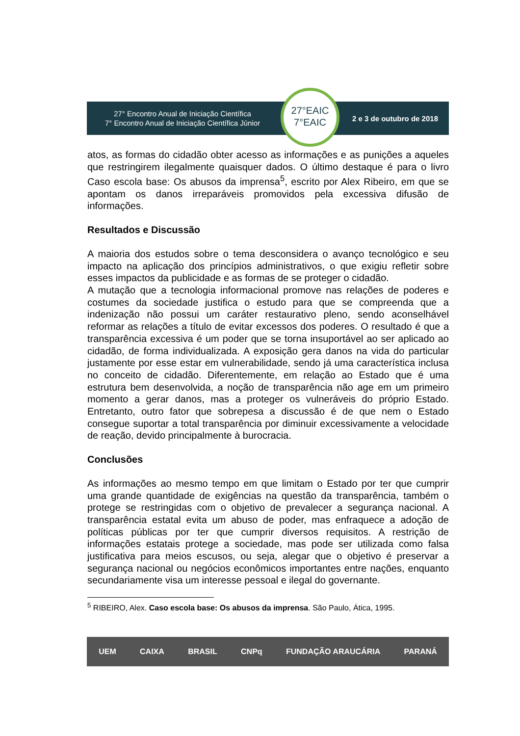27° Encontro Anual de Iniciação Científica
7° Encontro Anual de Iniciação Científica Júnior
27°EAIC
7°EAIC
2 e 3 de outubro de 2018
atos, as formas do cidadão obter acesso as informações e as punições a aqueles que restringirem ilegalmente quaisquer dados. O último destaque é para o livro Caso escola base: Os abusos da imprensa<sup>5</sup>, escrito por Alex Ribeiro, em que se apontam os danos irreparáveis promovidos pela excessiva difusão de informações.
Resultados e Discussão
A maioria dos estudos sobre o tema desconsidera o avanço tecnológico e seu impacto na aplicação dos princípios administrativos, o que exigiu refletir sobre esses impactos da publicidade e as formas de se proteger o cidadão.
A mutação que a tecnologia informacional promove nas relações de poderes e costumes da sociedade justifica o estudo para que se compreenda que a indenização não possui um caráter restaurativo pleno, sendo aconselhável reformar as relações a título de evitar excessos dos poderes. O resultado é que a transparência excessiva é um poder que se torna insuportável ao ser aplicado ao cidadão, de forma individualizada. A exposição gera danos na vida do particular justamente por esse estar em vulnerabilidade, sendo já uma característica inclusa no conceito de cidadão. Diferentemente, em relação ao Estado que é uma estrutura bem desenvolvida, a noção de transparência não age em um primeiro momento a gerar danos, mas a proteger os vulneráveis do próprio Estado. Entretanto, outro fator que sobrepesa a discussão é de que nem o Estado consegue suportar a total transparência por diminuir excessivamente a velocidade de reação, devido principalmente à burocracia.
Conclusões
As informações ao mesmo tempo em que limitam o Estado por ter que cumprir uma grande quantidade de exigências na questão da transparência, também o protege se restringidas com o objetivo de prevalecer a segurança nacional. A transparência estatal evita um abuso de poder, mas enfraquece a adoção de políticas públicas por ter que cumprir diversos requisitos. A restrição de informações estatais protege a sociedade, mas pode ser utilizada como falsa justificativa para meios escusos, ou seja, alegar que o objetivo é preservar a segurança nacional ou negócios econômicos importantes entre nações, enquanto secundariamente visa um interesse pessoal e ilegal do governante.
<sup>5</sup> RIBEIRO, Alex. Caso escola base: Os abusos da imprensa. São Paulo, Ática, 1995.
UEM CAIXA BRASIL CNPq FUNDAÇÃO ARAUCÁRIA PARANÁ